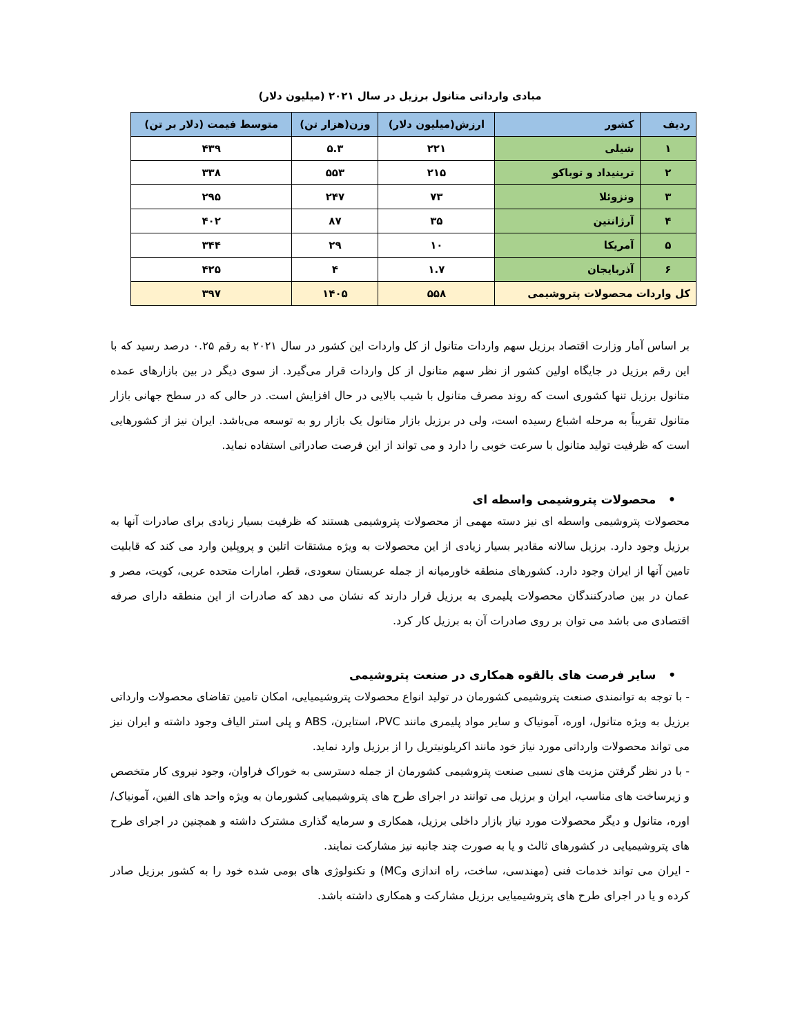مبادی وارداتی متانول برزیل در سال ۲۰۲۱ (میلیون دلار)
| ردیف | کشور | ارزش(میلیون دلار) | وزن(هزار تن) | متوسط قیمت (دلار بر تن) |
| --- | --- | --- | --- | --- |
| ۱ | شیلی | ۲۲۱ | ۵.۳ | ۴۳۹ |
| ۲ | ترینیداد و توباکو | ۲۱۵ | ۵۵۳ | ۳۳۸ |
| ۳ | ونزوئلا | ۷۳ | ۲۴۷ | ۲۹۵ |
| ۴ | آرژانتین | ۳۵ | ۸۷ | ۴۰۲ |
| ۵ | آمریکا | ۱۰ | ۲۹ | ۳۴۴ |
| ۶ | آذربایجان | ۱.۷ | ۴ | ۴۲۵ |
| کل واردات محصولات پتروشیمی | | ۵۵۸ | ۱۴۰۵ | ۳۹۷ |
بر اساس آمار وزارت اقتصاد برزیل سهم واردات متانول از کل واردات این کشور در سال ۲۰۲۱ به رقم ۰.۲۵ درصد رسید که با این رقم برزیل در جایگاه اولین کشور از نظر سهم متانول از کل واردات قرار می‌گیرد. از سوی دیگر در بین بازارهای عمده متانول برزیل تنها کشوری است که روند مصرف متانول با شیب بالایی در حال افزایش است. در حالی که در سطح جهانی بازار متانول تقریباً به مرحله اشباع رسیده است، ولی در برزیل بازار متانول یک بازار رو به توسعه می‌باشد. ایران نیز از کشورهایی است که ظرفیت تولید متانول با سرعت خوبی را دارد و می تواند از این فرصت صادراتی استفاده نماید.
• محصولات پتروشیمی واسطه ای
محصولات پتروشیمی واسطه ای نیز دسته مهمی از محصولات پتروشیمی هستند که ظرفیت بسیار زیادی برای صادرات آنها به برزیل وجود دارد. برزیل سالانه مقادیر بسیار زیادی از این محصولات به ویژه مشتقات اتلین و پروپلین وارد می کند که قابلیت تامین آنها از ایران وجود دارد. کشورهای منطقه خاورمیانه از جمله عربستان سعودی، قطر، امارات متحده عربی، کویت، مصر و عمان در بین صادرکنندگان محصولات پلیمری به برزیل قرار دارند که نشان می دهد که صادرات از این منطقه دارای صرفه اقتصادی می باشد می توان بر روی صادرات آن به برزیل کار کرد.
• سایر فرصت های بالقوه همکاری در صنعت پتروشیمی
- با توجه به توانمندی صنعت پتروشیمی کشورمان در تولید انواع محصولات پتروشیمیایی، امکان تامین تقاضای محصولات وارداتی برزیل به ویژه متانول، اوره، آمونیاک و سایر مواد پلیمری مانند PVC، استایرن، ABS و پلی استر الیاف وجود داشته و ایران نیز می تواند محصولات وارداتی مورد نیاز خود مانند اکریلونیتریل را از برزیل وارد نماید.
- با در نظر گرفتن مزیت های نسبی صنعت پتروشیمی کشورمان از جمله دسترسی به خوراک فراوان، وجود نیروی کار متخصص و زیرساخت های مناسب، ایران و برزیل می توانند در اجرای طرح های پتروشیمیایی کشورمان به ویژه واحد های الفین، آمونیاک/ اوره، متانول و دیگر محصولات مورد نیاز بازار داخلی برزیل، همکاری و سرمایه گذاری مشترک داشته و همچنین در اجرای طرح های پتروشیمیایی در کشورهای ثالث و یا به صورت چند جانبه نیز مشارکت نمایند.
- ایران می تواند خدمات فنی (مهندسی، ساخت، راه اندازی وMC) و تکنولوژی های بومی شده خود را به کشور برزیل صادر کرده و یا در اجرای طرح های پتروشیمیایی برزیل مشارکت و همکاری داشته باشد.